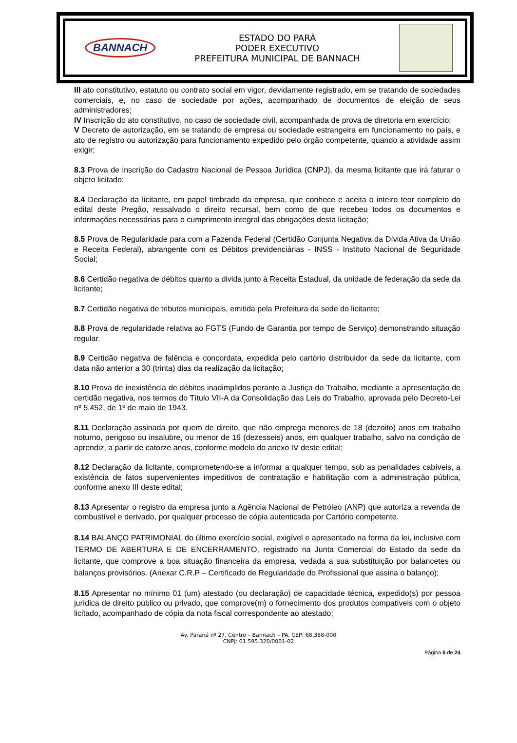BANNACH
ESTADO DO PARÁ
PODER EXECUTIVO
PREFEITURA MUNICIPAL DE BANNACH
III ato constitutivo, estatuto ou contrato social em vigor, devidamente registrado, em se tratando de sociedades comerciais, e, no caso de sociedade por ações, acompanhado de documentos de eleição de seus administradores;
IV Inscrição do ato constitutivo, no caso de sociedade civil, acompanhada de prova de diretoria em exercício;
V Decreto de autorização, em se tratando de empresa ou sociedade estrangeira em funcionamento no país, e ato de registro ou autorização para funcionamento expedido pelo órgão competente, quando a atividade assim exigir;
8.3 Prova de inscrição do Cadastro Nacional de Pessoa Jurídica (CNPJ), da mesma licitante que irá faturar o objeto licitado;
8.4 Declaração da licitante, em papel timbrado da empresa, que conhece e aceita o inteiro teor completo do edital deste Pregão, ressalvado o direito recursal, bem como de que recebeu todos os documentos e informações necessárias para o cumprimento integral das obrigações desta licitação;
8.5 Prova de Regularidade para com a Fazenda Federal (Certidão Conjunta Negativa da Dívida Ativa da União e Receita Federal), abrangente com os Débitos previdenciárias - INSS - Instituto Nacional de Seguridade Social;
8.6 Certidão negativa de débitos quanto a divida junto à Receita Estadual, da unidade de federação da sede da licitante;
8.7 Certidão negativa de tributos municipais, emitida pela Prefeitura da sede do licitante;
8.8 Prova de regularidade relativa ao FGTS (Fundo de Garantia por tempo de Serviço) demonstrando situação regular.
8.9 Certidão negativa de falência e concordata, expedida pelo cartório distribuidor da sede da licitante, com data não anterior a 30 (trinta) dias da realização da licitação;
8.10 Prova de inexistência de débitos inadimplidos perante a Justiça do Trabalho, mediante a apresentação de certidão negativa, nos termos do Título VII-A da Consolidação das Leis do Trabalho, aprovada pelo Decreto-Lei nº 5.452, de 1º de maio de 1943.
8.11 Declaração assinada por quem de direito, que não emprega menores de 18 (dezoito) anos em trabalho noturno, perigoso ou insalubre, ou menor de 16 (dezesseis) anos, em qualquer trabalho, salvo na condição de aprendiz, a partir de catorze anos, conforme modelo do anexo IV deste edital;
8.12 Declaração da licitante, comprometendo-se a informar a qualquer tempo, sob as penalidades cabíveis, a existência de fatos supervenientes impeditivos de contratação e habilitação com a administração pública, conforme anexo III deste edital;
8.13 Apresentar o registro da empresa junto a Agência Nacional de Petróleo (ANP) que autoriza a revenda de combustível e derivado, por qualquer processo de cópia autenticada por Cartório competente.
8.14 BALANÇO PATRIMONIAL do último exercício social, exigível e apresentado na forma da lei, inclusive com TERMO DE ABERTURA E DE ENCERRAMENTO, registrado na Junta Comercial do Estado da sede da licitante, que comprove a boa situação financeira da empresa, vedada a sua substituição por balancetes ou balanços provisórios. (Anexar C.R.P – Certificado de Regularidade do Profissional que assina o balanço);
8.15 Apresentar no mínimo 01 (um) atestado (ou declaração) de capacidade técnica, expedido(s) por pessoa jurídica de direito público ou privado, que comprove(m) o fornecimento dos produtos compatíveis com o objeto licitado, acompanhado de cópia da nota fiscal correspondente ao atestado;
Av. Paraná nº 27, Centro – Bannach – PA. CEP: 68.388-000
CNPJ: 01.595.320/0001-02
Página 6 de 24